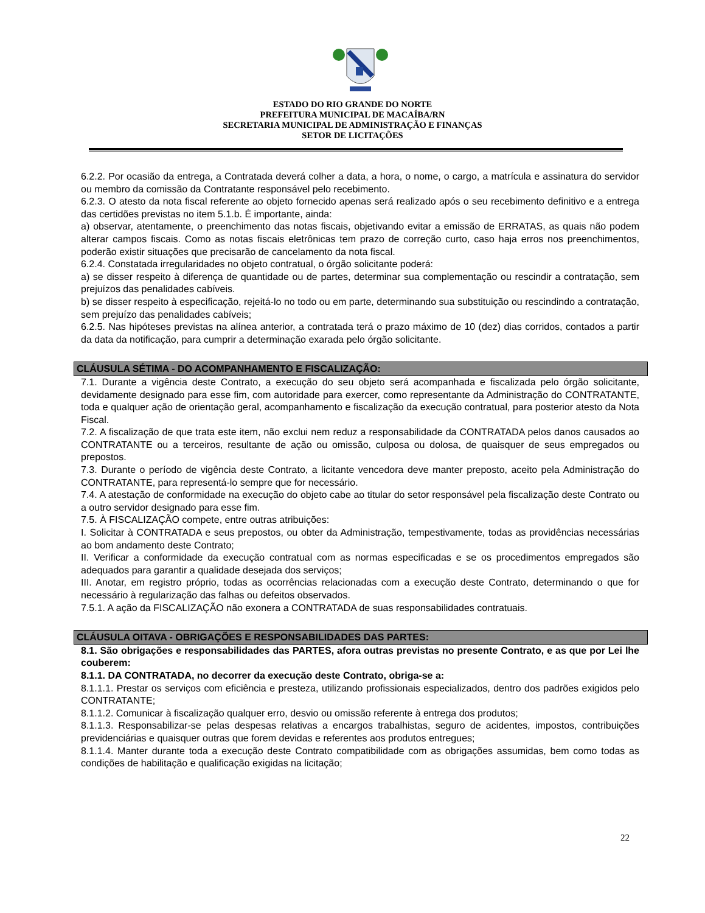ESTADO DO RIO GRANDE DO NORTE
PREFEITURA MUNICIPAL DE MACAÍBA/RN
SECRETARIA MUNICIPAL DE ADMINISTRAÇÃO E FINANÇAS
SETOR DE LICITAÇÕES
6.2.2. Por ocasião da entrega, a Contratada deverá colher a data, a hora, o nome, o cargo, a matrícula e assinatura do servidor ou membro da comissão da Contratante responsável pelo recebimento.
6.2.3. O atesto da nota fiscal referente ao objeto fornecido apenas será realizado após o seu recebimento definitivo e a entrega das certidões previstas no item 5.1.b. É importante, ainda:
a) observar, atentamente, o preenchimento das notas fiscais, objetivando evitar a emissão de ERRATAS, as quais não podem alterar campos fiscais. Como as notas fiscais eletrônicas tem prazo de correção curto, caso haja erros nos preenchimentos, poderão existir situações que precisarão de cancelamento da nota fiscal.
6.2.4. Constatada irregularidades no objeto contratual, o órgão solicitante poderá:
a) se disser respeito à diferença de quantidade ou de partes, determinar sua complementação ou rescindir a contratação, sem prejuízos das penalidades cabíveis.
b) se disser respeito à especificação, rejeitá-lo no todo ou em parte, determinando sua substituição ou rescindindo a contratação, sem prejuízo das penalidades cabíveis;
6.2.5. Nas hipóteses previstas na alínea anterior, a contratada terá o prazo máximo de 10 (dez) dias corridos, contados a partir da data da notificação, para cumprir a determinação exarada pelo órgão solicitante.
CLÁUSULA SÉTIMA - DO ACOMPANHAMENTO E FISCALIZAÇÃO:
7.1. Durante a vigência deste Contrato, a execução do seu objeto será acompanhada e fiscalizada pelo órgão solicitante, devidamente designado para esse fim, com autoridade para exercer, como representante da Administração do CONTRATANTE, toda e qualquer ação de orientação geral, acompanhamento e fiscalização da execução contratual, para posterior atesto da Nota Fiscal.
7.2. A fiscalização de que trata este item, não exclui nem reduz a responsabilidade da CONTRATADA pelos danos causados ao CONTRATANTE ou a terceiros, resultante de ação ou omissão, culposa ou dolosa, de quaisquer de seus empregados ou prepostos.
7.3. Durante o período de vigência deste Contrato, a licitante vencedora deve manter preposto, aceito pela Administração do CONTRATANTE, para representá-lo sempre que for necessário.
7.4. A atestação de conformidade na execução do objeto cabe ao titular do setor responsável pela fiscalização deste Contrato ou a outro servidor designado para esse fim.
7.5. À FISCALIZAÇÃO compete, entre outras atribuições:
I. Solicitar à CONTRATADA e seus prepostos, ou obter da Administração, tempestivamente, todas as providências necessárias ao bom andamento deste Contrato;
II. Verificar a conformidade da execução contratual com as normas especificadas e se os procedimentos empregados são adequados para garantir a qualidade desejada dos serviços;
III. Anotar, em registro próprio, todas as ocorrências relacionadas com a execução deste Contrato, determinando o que for necessário à regularização das falhas ou defeitos observados.
7.5.1. A ação da FISCALIZAÇÃO não exonera a CONTRATADA de suas responsabilidades contratuais.
CLÁUSULA OITAVA - OBRIGAÇÕES E RESPONSABILIDADES DAS PARTES:
8.1. São obrigações e responsabilidades das PARTES, afora outras previstas no presente Contrato, e as que por Lei lhe couberem:
8.1.1. DA CONTRATADA, no decorrer da execução deste Contrato, obriga-se a:
8.1.1.1. Prestar os serviços com eficiência e presteza, utilizando profissionais especializados, dentro dos padrões exigidos pelo CONTRATANTE;
8.1.1.2. Comunicar à fiscalização qualquer erro, desvio ou omissão referente à entrega dos produtos;
8.1.1.3. Responsabilizar-se pelas despesas relativas a encargos trabalhistas, seguro de acidentes, impostos, contribuições previdenciárias e quaisquer outras que forem devidas e referentes aos produtos entregues;
8.1.1.4. Manter durante toda a execução deste Contrato compatibilidade com as obrigações assumidas, bem como todas as condições de habilitação e qualificação exigidas na licitação;
22